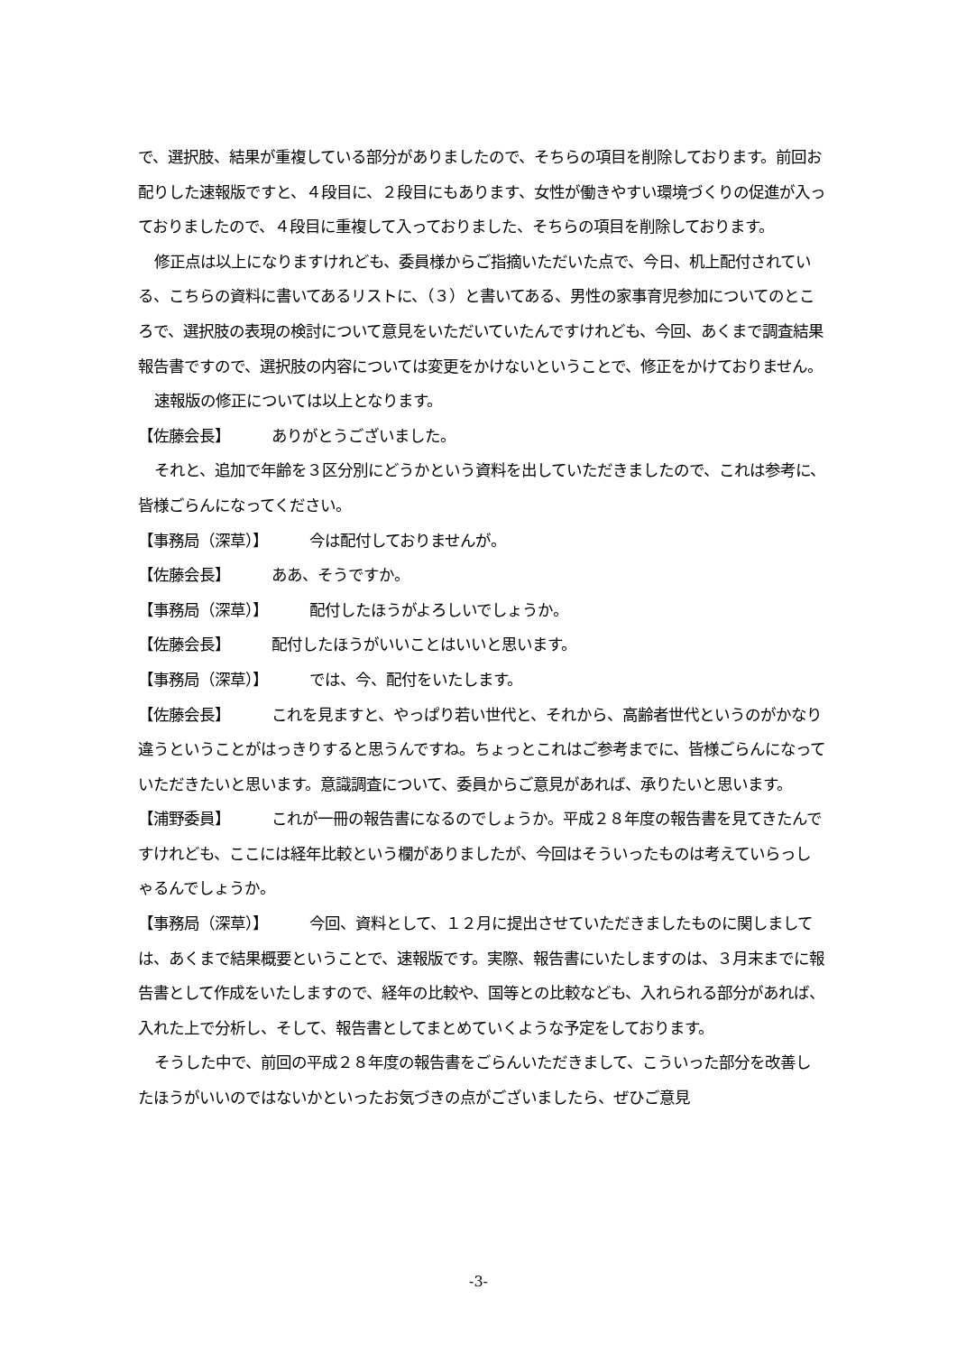で、選択肢、結果が重複している部分がありましたので、そちらの項目を削除しております。前回お配りした速報版ですと、４段目に、２段目にもあります、女性が働きやすい環境づくりの促進が入っておりましたので、４段目に重複して入っておりました、そちらの項目を削除しております。
修正点は以上になりますけれども、委員様からご指摘いただいた点で、今日、机上配付されている、こちらの資料に書いてあるリストに、（３）と書いてある、男性の家事育児参加についてのところで、選択肢の表現の検討について意見をいただいていたんですけれども、今回、あくまで調査結果報告書ですので、選択肢の内容については変更をかけないということで、修正をかけておりません。
速報版の修正については以上となります。
【佐藤会長】 ありがとうございました。
それと、追加で年齢を３区分別にどうかという資料を出していただきましたので、これは参考に、皆様ごらんになってください。
【事務局（深草）】 今は配付しておりませんが。
【佐藤会長】 ああ、そうですか。
【事務局（深草）】 配付したほうがよろしいでしょうか。
【佐藤会長】 配付したほうがいいことはいいと思います。
【事務局（深草）】 では、今、配付をいたします。
【佐藤会長】 これを見ますと、やっぱり若い世代と、それから、高齢者世代というのがかなり違うということがはっきりすると思うんですね。ちょっとこれはご参考までに、皆様ごらんになっていただきたいと思います。意識調査について、委員からご意見があれば、承りたいと思います。
【浦野委員】 これが一冊の報告書になるのでしょうか。平成２８年度の報告書を見てきたんですけれども、ここには経年比較という欄がありましたが、今回はそういったものは考えていらっしゃるんでしょうか。
【事務局（深草）】 今回、資料として、１２月に提出させていただきましたものに関しましては、あくまで結果概要ということで、速報版です。実際、報告書にいたしますのは、３月末までに報告書として作成をいたしますので、経年の比較や、国等との比較なども、入れられる部分があれば、入れた上で分析し、そして、報告書としてまとめていくような予定をしております。
そうした中で、前回の平成２８年度の報告書をごらんいただきまして、こういった部分を改善したほうがいいのではないかといったお気づきの点がございましたら、ぜひご意見
-3-